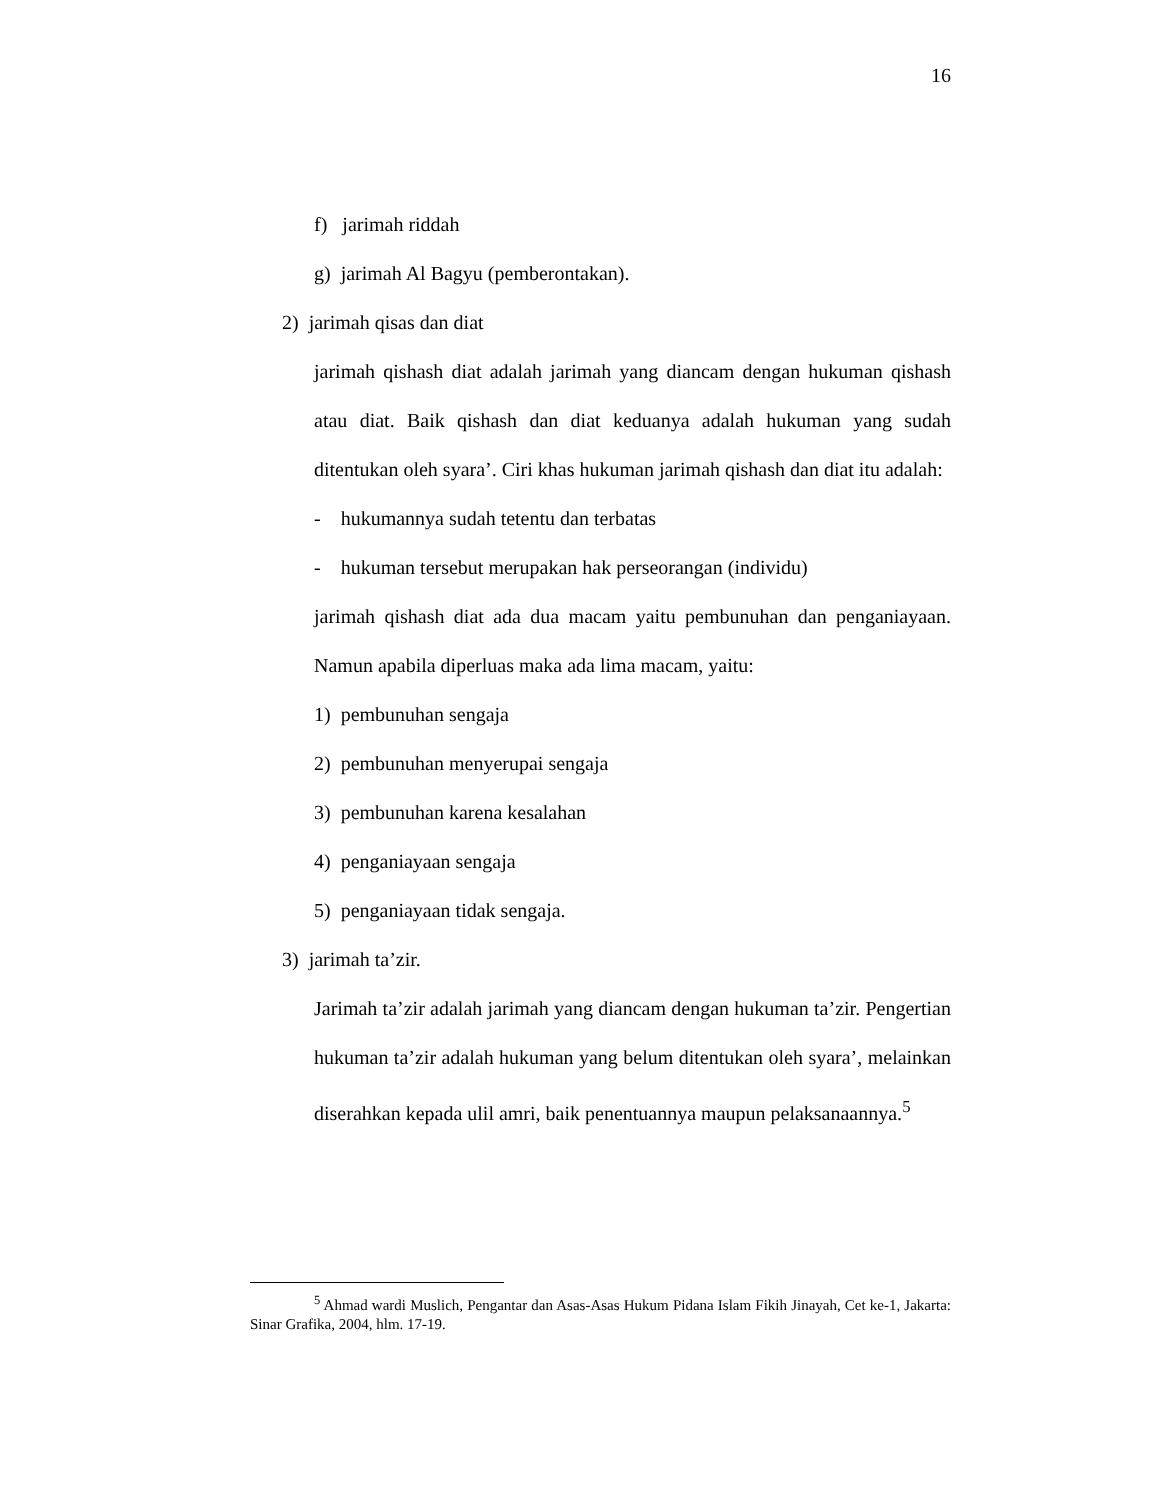16
f) jarimah riddah
g) jarimah Al Bagyu (pemberontakan).
2) jarimah qisas dan diat
jarimah qishash diat adalah jarimah yang diancam dengan hukuman qishash atau diat. Baik qishash dan diat keduanya adalah hukuman yang sudah ditentukan oleh syara’. Ciri khas hukuman jarimah qishash dan diat itu adalah:
- hukumannya sudah tetentu dan terbatas
- hukuman tersebut merupakan hak perseorangan (individu)
jarimah qishash diat ada dua macam yaitu pembunuhan dan penganiayaan. Namun apabila diperluas maka ada lima macam, yaitu:
1) pembunuhan sengaja
2) pembunuhan menyerupai sengaja
3) pembunuhan karena kesalahan
4) penganiayaan sengaja
5) penganiayaan tidak sengaja.
3) jarimah ta’zir.
Jarimah ta’zir adalah jarimah yang diancam dengan hukuman ta’zir. Pengertian hukuman ta’zir adalah hukuman yang belum ditentukan oleh syara’, melainkan diserahkan kepada ulil amri, baik penentuannya maupun pelaksanaannya.<sup>5</sup>
<sup>5</sup> Ahmad wardi Muslich, Pengantar dan Asas-Asas Hukum Pidana Islam Fikih Jinayah, Cet ke-1, Jakarta: Sinar Grafika, 2004, hlm. 17-19.